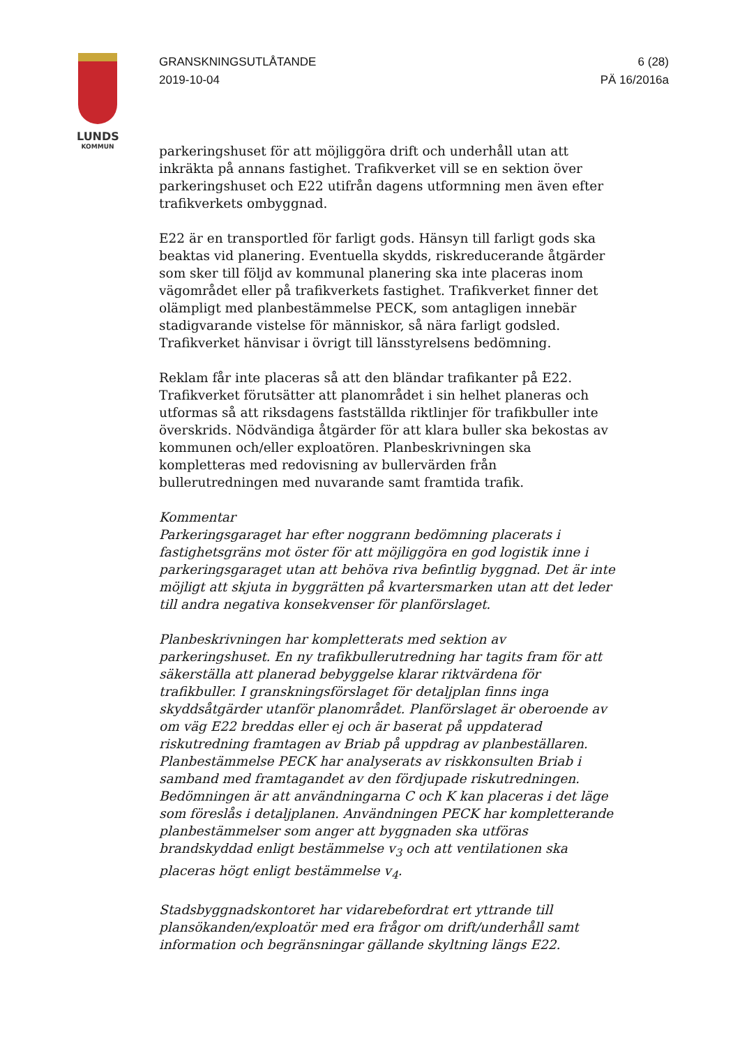LUNDS
KOMMUN
GRANSKNINGSUTLÅTANDE
2019-10-04
6 (28)
PÄ 16/2016a
parkeringshuset för att möjliggöra drift och underhåll utan att inkräkta på annans fastighet. Trafikverket vill se en sektion över parkeringshuset och E22 utifrån dagens utformning men även efter trafikverkets ombyggnad.
E22 är en transportled för farligt gods. Hänsyn till farligt gods ska beaktas vid planering. Eventuella skydds, riskreducerande åtgärder som sker till följd av kommunal planering ska inte placeras inom vägområdet eller på trafikverkets fastighet. Trafikverket finner det olämpligt med planbestämmelse PECK, som antagligen innebär stadigvarande vistelse för människor, så nära farligt godsled. Trafikverket hänvisar i övrigt till länsstyrelsens bedömning.
Reklam får inte placeras så att den bländar trafikanter på E22. Trafikverket förutsätter att planområdet i sin helhet planeras och utformas så att riksdagens fastställda riktlinjer för trafikbuller inte överskrids. Nödvändiga åtgärder för att klara buller ska bekostas av kommunen och/eller exploatören. Planbeskrivningen ska kompletteras med redovisning av bullervärden från bullerutredningen med nuvarande samt framtida trafik.
Kommentar
Parkeringsgaraget har efter noggrann bedömning placerats i fastighetsgräns mot öster för att möjliggöra en god logistik inne i parkeringsgaraget utan att behöva riva befintlig byggnad. Det är inte möjligt att skjuta in byggrätten på kvartersmarken utan att det leder till andra negativa konsekvenser för planförslaget.
Planbeskrivningen har kompletterats med sektion av parkeringshuset. En ny trafikbullerutredning har tagits fram för att säkerställa att planerad bebyggelse klarar riktvärdena för trafikbuller. I granskningsförslaget för detaljplan finns inga skyddsåtgärder utanför planområdet. Planförslaget är oberoende av om väg E22 breddas eller ej och är baserat på uppdaterad riskutredning framtagen av Briab på uppdrag av planbeställaren. Planbestämmelse PECK har analyserats av riskkonsulten Briab i samband med framtagandet av den fördjupade riskutredningen. Bedömningen är att användningarna C och K kan placeras i det läge som föreslås i detaljplanen. Användningen PECK har kompletterande planbestämmelser som anger att byggnaden ska utföras brandskyddad enligt bestämmelse v<sub>3</sub> och att ventilationen ska placeras högt enligt bestämmelse v<sub>4</sub>.
Stadsbyggnadskontoret har vidarebefordrat ert yttrande till plansökanden/exploatör med era frågor om drift/underhåll samt information och begränsningar gällande skyltning längs E22.